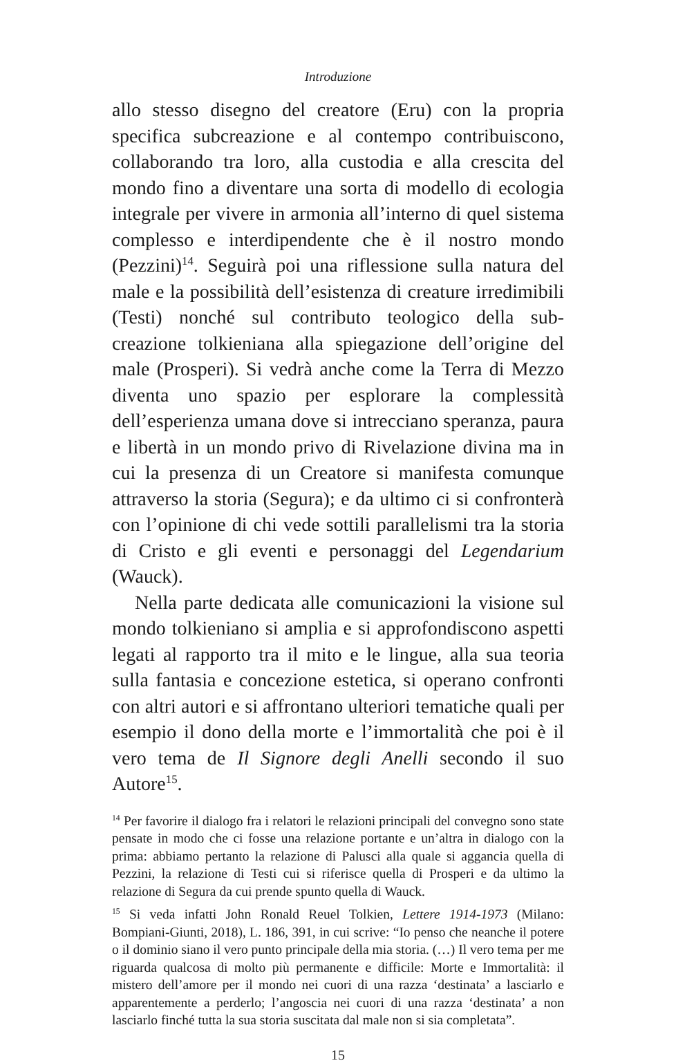Introduzione
allo stesso disegno del creatore (Eru) con la propria specifica subcreazione e al contempo contribuiscono, collaborando tra loro, alla custodia e alla crescita del mondo fino a diventare una sorta di modello di ecologia integrale per vivere in armonia all’interno di quel sistema complesso e interdipendente che è il nostro mondo (Pezzini)<sup>14</sup>. Seguirà poi una riflessione sulla natura del male e la possibilità dell’esistenza di creature irredimibili (Testi) nonché sul contributo teologico della sub-creazione tolkieniana alla spiegazione dell’origine del male (Prosperi). Si vedrà anche come la Terra di Mezzo diventa uno spazio per esplorare la complessità dell’esperienza umana dove si intrecciano speranza, paura e libertà in un mondo privo di Rivelazione divina ma in cui la presenza di un Creatore si manifesta comunque attraverso la storia (Segura); e da ultimo ci si confronterà con l’opinione di chi vede sottili parallelismi tra la storia di Cristo e gli eventi e personaggi del Legendarium (Wauck).
Nella parte dedicata alle comunicazioni la visione sul mondo tolkieniano si amplia e si approfondiscono aspetti legati al rapporto tra il mito e le lingue, alla sua teoria sulla fantasia e concezione estetica, si operano confronti con altri autori e si affrontano ulteriori tematiche quali per esempio il dono della morte e l’immortalità che poi è il vero tema de Il Signore degli Anelli secondo il suo Autore<sup>15</sup>.
<sup>14</sup> Per favorire il dialogo fra i relatori le relazioni principali del convegno sono state pensate in modo che ci fosse una relazione portante e un’altra in dialogo con la prima: abbiamo pertanto la relazione di Palusci alla quale si aggancia quella di Pezzini, la relazione di Testi cui si riferisce quella di Prosperi e da ultimo la relazione di Segura da cui prende spunto quella di Wauck.
<sup>15</sup> Si veda infatti John Ronald Reuel Tolkien, Lettere 1914-1973 (Milano: Bompiani-Giunti, 2018), L. 186, 391, in cui scrive: “Io penso che neanche il potere o il dominio siano il vero punto principale della mia storia. (…) Il vero tema per me riguarda qualcosa di molto più permanente e difficile: Morte e Immortalità: il mistero dell’amore per il mondo nei cuori di una razza ‘destinata’ a lasciarlo e apparentemente a perderlo; l’angoscia nei cuori di una razza ‘destinata’ a non lasciarlo finché tutta la sua storia suscitata dal male non si sia completata”.
15